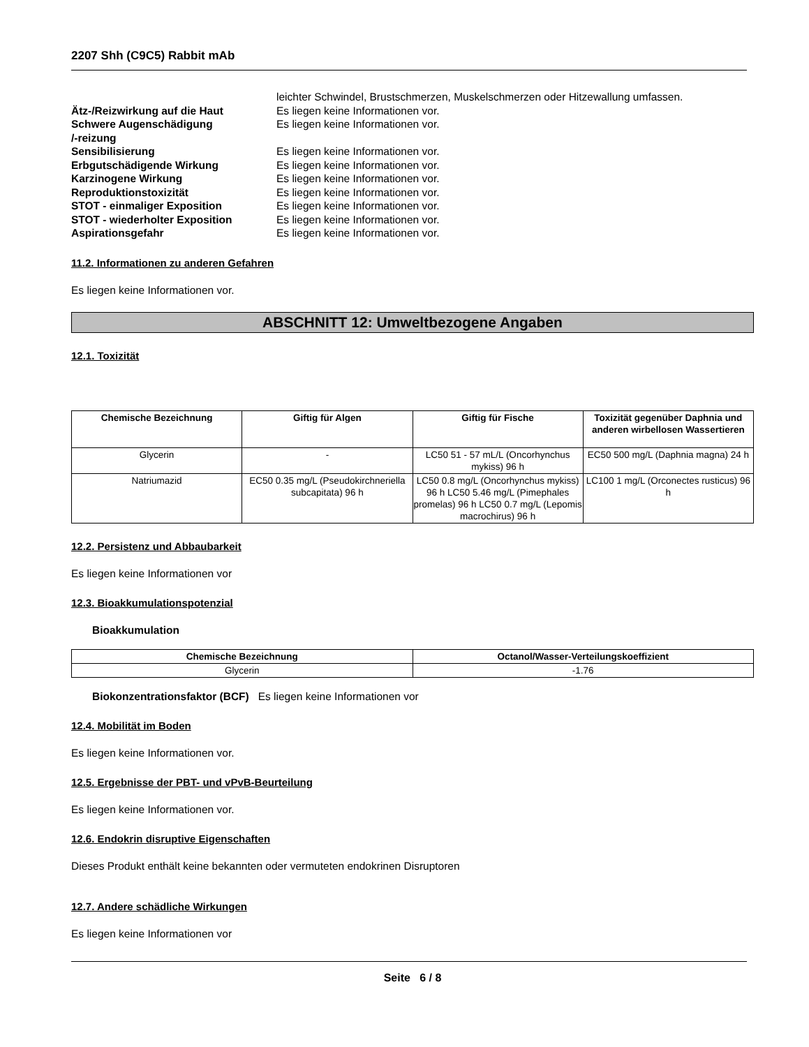2207 Shh (C9C5) Rabbit mAb
leichter Schwindel, Brustschmerzen, Muskelschmerzen oder Hitzewallung umfassen. Ätz-/Reizwirkung auf die Haut Es liegen keine Informationen vor. Schwere Augenschädigung
/-reizung Es liegen keine Informationen vor. Sensibilisierung Es liegen keine Informationen vor. Erbgutschädigende Wirkung Es liegen keine Informationen vor. Karzinogene Wirkung Es liegen keine Informationen vor. Reproduktionstoxizität Es liegen keine Informationen vor. STOT - einmaliger Exposition Es liegen keine Informationen vor. STOT - wiederholter Exposition Es liegen keine Informationen vor. Aspirationsgefahr Es liegen keine Informationen vor.
11.2. Informationen zu anderen Gefahren
Es liegen keine Informationen vor.
ABSCHNITT 12: Umweltbezogene Angaben
12.1. Toxizität
| Chemische Bezeichnung | Giftig für Algen | Giftig für Fische | Toxizität gegenüber Daphnia und anderen wirbellosen Wassertieren |
| --- | --- | --- | --- |
| Glycerin | - | LC50 51 - 57 mL/L (Oncorhynchus mykiss) 96 h | EC50 500 mg/L (Daphnia magna) 24 h |
| Natriumazid | EC50 0.35 mg/L (Pseudokirchneriella subcapitata) 96 h | LC50 0.8 mg/L (Oncorhynchus mykiss) 96 h LC50 5.46 mg/L (Pimephales promelas) 96 h LC50 0.7 mg/L (Lepomis macrochirus) 96 h | LC100 1 mg/L (Orconectes rusticus) 96 h |
12.2. Persistenz und Abbaubarkeit
Es liegen keine Informationen vor
12.3. Bioakkumulationspotenzial
Bioakkumulation
| Chemische Bezeichnung | Octanol/Wasser-Verteilungskoeffizient |
| --- | --- |
| Glycerin | -1.76 |
Biokonzentrationsfaktor (BCF) Es liegen keine Informationen vor
12.4. Mobilität im Boden
Es liegen keine Informationen vor.
12.5. Ergebnisse der PBT- und vPvB-Beurteilung
Es liegen keine Informationen vor.
12.6. Endokrin disruptive Eigenschaften
Dieses Produkt enthält keine bekannten oder vermuteten endokrinen Disruptoren
12.7. Andere schädliche Wirkungen
Es liegen keine Informationen vor
Seite 6 / 8